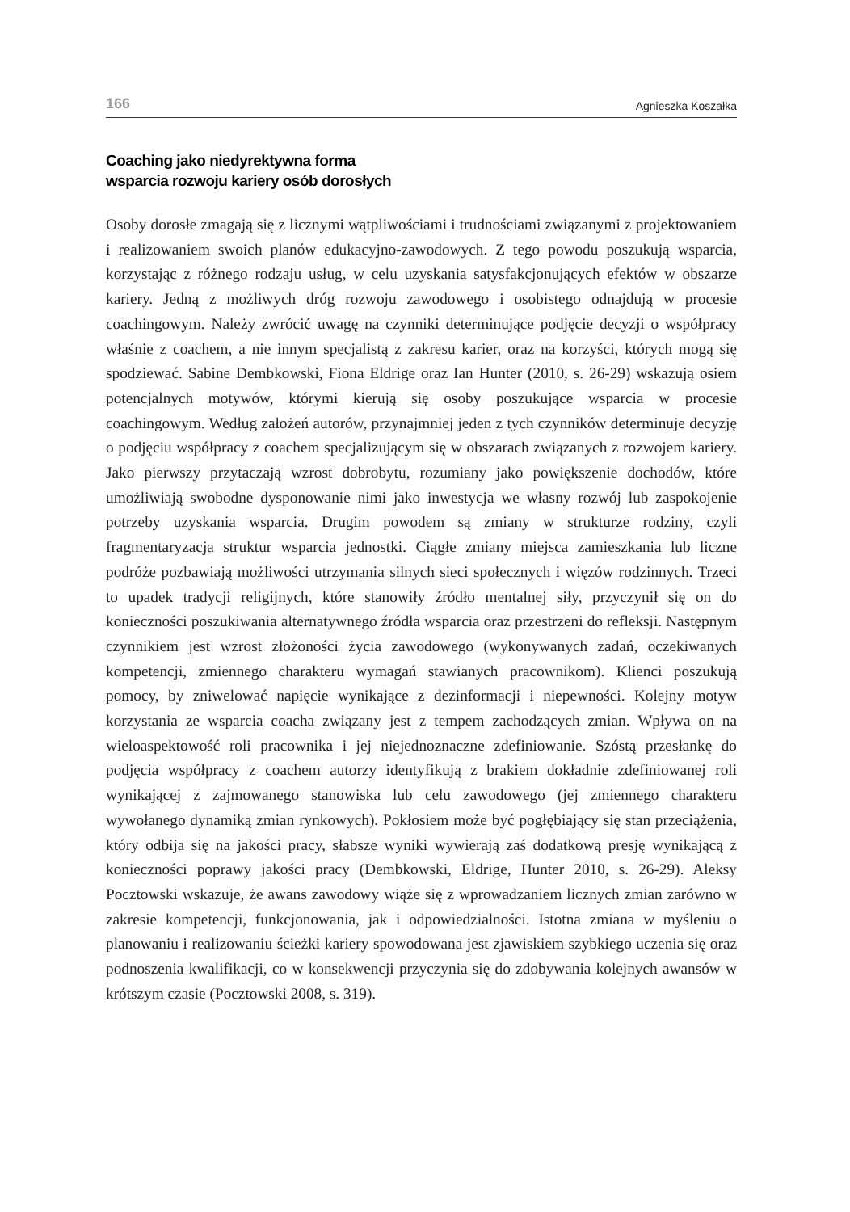166 Agnieszka Koszałka
Coaching jako niedyrektywna forma
wsparcia rozwoju kariery osób dorosłych
Osoby dorosłe zmagają się z licznymi wątpliwościami i trudnościami związanymi z projektowaniem i realizowaniem swoich planów edukacyjno-zawodowych. Z tego powodu poszukują wsparcia, korzystając z różnego rodzaju usług, w celu uzyskania satysfakcjonujących efektów w obszarze kariery. Jedną z możliwych dróg rozwoju zawodowego i osobistego odnajdują w procesie coachingowym. Należy zwrócić uwagę na czynniki determinujące podjęcie decyzji o współpracy właśnie z coachem, a nie innym specjalistą z zakresu karier, oraz na korzyści, których mogą się spodziewać. Sabine Dembkowski, Fiona Eldrige oraz Ian Hunter (2010, s. 26-29) wskazują osiem potencjalnych motywów, którymi kierują się osoby poszukujące wsparcia w procesie coachingowym. Według założeń autorów, przynajmniej jeden z tych czynników determinuje decyzję o podjęciu współpracy z coachem specjalizującym się w obszarach związanych z rozwojem kariery. Jako pierwszy przytaczają wzrost dobrobytu, rozumiany jako powiększenie dochodów, które umożliwiają swobodne dysponowanie nimi jako inwestycja we własny rozwój lub zaspokojenie potrzeby uzyskania wsparcia. Drugim powodem są zmiany w strukturze rodziny, czyli fragmentaryzacja struktur wsparcia jednostki. Ciągłe zmiany miejsca zamieszkania lub liczne podróże pozbawiają możliwości utrzymania silnych sieci społecznych i więzów rodzinnych. Trzeci to upadek tradycji religijnych, które stanowiły źródło mentalnej siły, przyczynił się on do konieczności poszukiwania alternatywnego źródła wsparcia oraz przestrzeni do refleksji. Następnym czynnikiem jest wzrost złożoności życia zawodowego (wykonywanych zadań, oczekiwanych kompetencji, zmiennego charakteru wymagań stawianych pracownikom). Klienci poszukują pomocy, by zniwelować napięcie wynikające z dezinformacji i niepewności. Kolejny motyw korzystania ze wsparcia coacha związany jest z tempem zachodzących zmian. Wpływa on na wieloaspektowość roli pracownika i jej niejednoznaczne zdefiniowanie. Szóstą przesłankę do podjęcia współpracy z coachem autorzy identyfikują z brakiem dokładnie zdefiniowanej roli wynikającej z zajmowanego stanowiska lub celu zawodowego (jej zmiennego charakteru wywołanego dynamiką zmian rynkowych). Pokłosiem może być pogłębiający się stan przeciążenia, który odbija się na jakości pracy, słabsze wyniki wywierają zaś dodatkową presję wynikającą z konieczności poprawy jakości pracy (Dembkowski, Eldrige, Hunter 2010, s. 26-29). Aleksy Pocztowski wskazuje, że awans zawodowy wiąże się z wprowadzaniem licznych zmian zarówno w zakresie kompetencji, funkcjonowania, jak i odpowiedzialności. Istotna zmiana w myśleniu o planowaniu i realizowaniu ścieżki kariery spowodowana jest zjawiskiem szybkiego uczenia się oraz podnoszenia kwalifikacji, co w konsekwencji przyczynia się do zdobywania kolejnych awansów w krótszym czasie (Pocztowski 2008, s. 319).